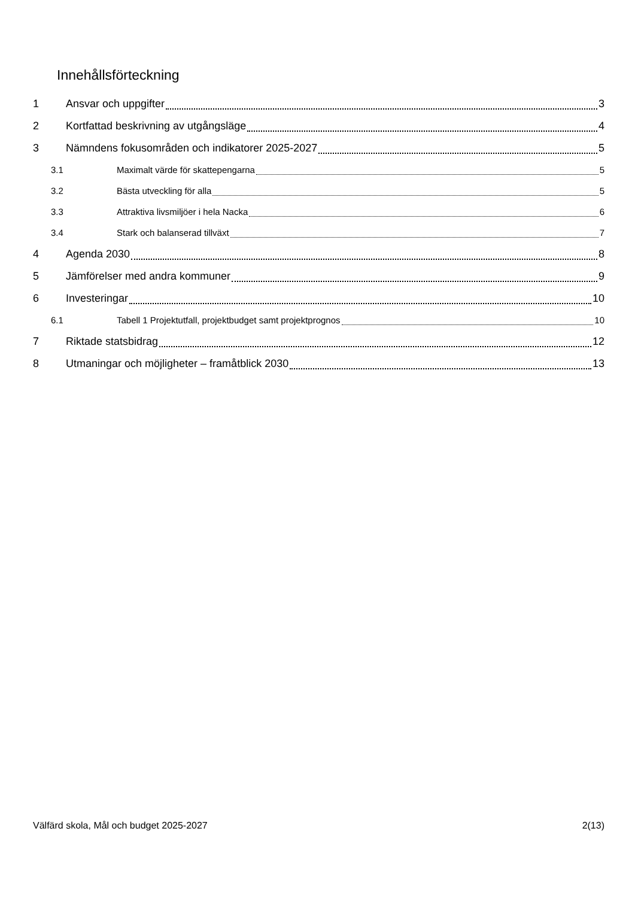Innehållsförteckning
1 Ansvar och uppgifter 3
2 Kortfattad beskrivning av utgångsläge 4
3 Nämndens fokusområden och indikatorer 2025-2027 5
3.1 Maximalt värde för skattepengarna 5
3.2 Bästa utveckling för alla 5
3.3 Attraktiva livsmiljöer i hela Nacka 6
3.4 Stark och balanserad tillväxt 7
4 Agenda 2030 8
5 Jämförelser med andra kommuner 9
6 Investeringar 10
6.1 Tabell 1 Projektutfall, projektbudget samt projektprognos 10
7 Riktade statsbidrag 12
8 Utmaningar och möjligheter – framåtblick 2030 13
Välfärd skola, Mål och budget 2025-2027 2(13)